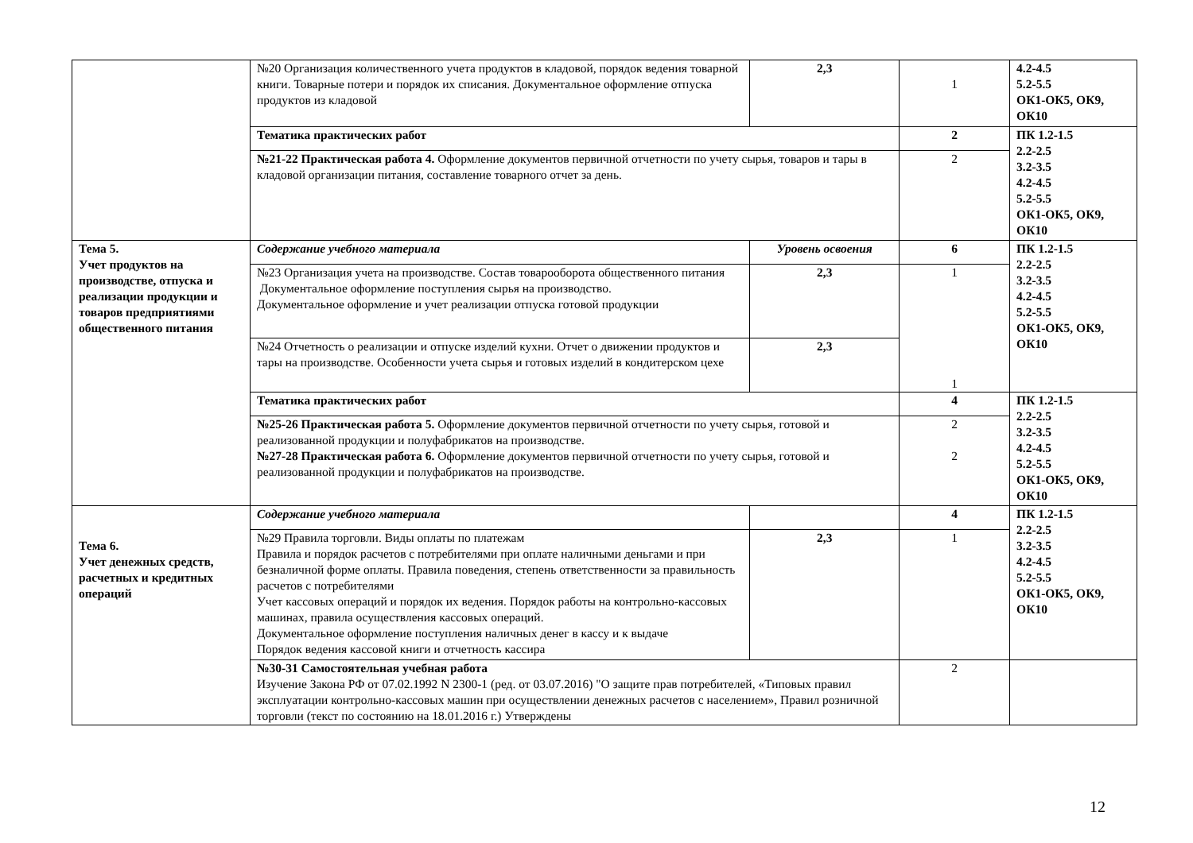| | №20 Организация количественного учета продуктов в кладовой, порядок ведения товарной книги. Товарные потери и порядок их списания. Документальное оформление отпуска продуктов из кладовой | 2,3 | 1 | 4.2-4.5 5.2-5.5 ОК1-ОК5, ОК9, ОК10 |
| | Тематика практических работ | | 2 | ПК 1.2-1.5 2.2-2.5 3.2-3.5 4.2-4.5 5.2-5.5 ОК1-ОК5, ОК9, ОК10 |
| | №21-22 Практическая работа 4. Оформление документов первичной отчетности по учету сырья, товаров и тары в кладовой организации питания, составление товарного отчет за день. | | 2 | |
| Тема 5. Учет продуктов на производстве, отпуска и реализации продукции и товаров предприятиями общественного питания | Содержание учебного материала | Уровень освоения | 6 | ПК 1.2-1.5 2.2-2.5 3.2-3.5 4.2-4.5 5.2-5.5 ОК1-ОК5, ОК9, ОК10 |
| | №23 Организация учета на производстве. Состав товарооборота общественного питания Документальное оформление поступления сырья на производство. Документальное оформление и учет реализации отпуска готовой продукции | 2,3 | 1 1 | |
| | №24 Отчетность о реализации и отпуске изделий кухни. Отчет о движении продуктов и тары на производстве. Особенности учета сырья и готовых изделий в кондитерском цехе | 2,3 | | |
| | Тематика практических работ | | 4 | ПК 1.2-1.5 2.2-2.5 3.2-3.5 4.2-4.5 5.2-5.5 ОК1-ОК5, ОК9, ОК10 |
| | №25-26 Практическая работа 5. Оформление документов первичной отчетности по учету сырья, готовой и реализованной продукции и полуфабрикатов на производстве. №27-28 Практическая работа 6. Оформление документов первичной отчетности по учету сырья, готовой и реализованной продукции и полуфабрикатов на производстве. | | 2 2 | |
| Тема 6. Учет денежных средств, расчетных и кредитных операций | Содержание учебного материала | | 4 | ПК 1.2-1.5 2.2-2.5 3.2-3.5 4.2-4.5 5.2-5.5 ОК1-ОК5, ОК9, ОК10 |
| | №29 Правила торговли. Виды оплаты по платежам Правила и порядок расчетов с потребителями при оплате наличными деньгами и при безналичной форме оплаты. Правила поведения, степень ответственности за правильность расчетов с потребителями Учет кассовых операций и порядок их ведения. Порядок работы на контрольно-кассовых машинах, правила осуществления кассовых операций. Документальное оформление поступления наличных денег в кассу и к выдаче Порядок ведения кассовой книги и отчетность кассира | 2,3 | 1 | |
| | №30-31 Самостоятельная учебная работа Изучение Закона РФ от 07.02.1992 N 2300-1 (ред. от 03.07.2016) "О защите прав потребителей, «Типовых правил эксплуатации контрольно-кассовых машин при осуществлении денежных расчетов с населением», Правил розничной торговли (текст по состоянию на 18.01.2016 г.) Утверждены | | 2 | |
12